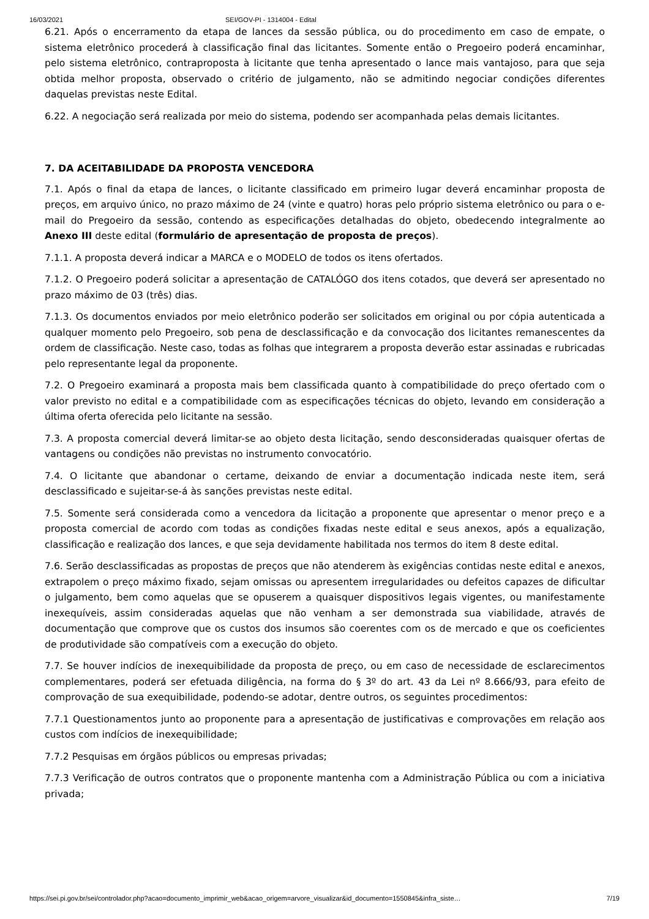16/03/2021 SEI/GOV-PI - 1314004 - Edital
6.21. Após o encerramento da etapa de lances da sessão pública, ou do procedimento em caso de empate, o sistema eletrônico procederá à classificação final das licitantes. Somente então o Pregoeiro poderá encaminhar, pelo sistema eletrônico, contraproposta à licitante que tenha apresentado o lance mais vantajoso, para que seja obtida melhor proposta, observado o critério de julgamento, não se admitindo negociar condições diferentes daquelas previstas neste Edital.
6.22. A negociação será realizada por meio do sistema, podendo ser acompanhada pelas demais licitantes.
7. DA ACEITABILIDADE DA PROPOSTA VENCEDORA
7.1. Após o final da etapa de lances, o licitante classificado em primeiro lugar deverá encaminhar proposta de preços, em arquivo único, no prazo máximo de 24 (vinte e quatro) horas pelo próprio sistema eletrônico ou para o e-mail do Pregoeiro da sessão, contendo as especificações detalhadas do objeto, obedecendo integralmente ao Anexo III deste edital (formulário de apresentação de proposta de preços).
7.1.1. A proposta deverá indicar a MARCA e o MODELO de todos os itens ofertados.
7.1.2. O Pregoeiro poderá solicitar a apresentação de CATALÓGO dos itens cotados, que deverá ser apresentado no prazo máximo de 03 (três) dias.
7.1.3. Os documentos enviados por meio eletrônico poderão ser solicitados em original ou por cópia autenticada a qualquer momento pelo Pregoeiro, sob pena de desclassificação e da convocação dos licitantes remanescentes da ordem de classificação. Neste caso, todas as folhas que integrarem a proposta deverão estar assinadas e rubricadas pelo representante legal da proponente.
7.2. O Pregoeiro examinará a proposta mais bem classificada quanto à compatibilidade do preço ofertado com o valor previsto no edital e a compatibilidade com as especificações técnicas do objeto, levando em consideração a última oferta oferecida pelo licitante na sessão.
7.3. A proposta comercial deverá limitar-se ao objeto desta licitação, sendo desconsideradas quaisquer ofertas de vantagens ou condições não previstas no instrumento convocatório.
7.4. O licitante que abandonar o certame, deixando de enviar a documentação indicada neste item, será desclassificado e sujeitar-se-á às sanções previstas neste edital.
7.5. Somente será considerada como a vencedora da licitação a proponente que apresentar o menor preço e a proposta comercial de acordo com todas as condições fixadas neste edital e seus anexos, após a equalização, classificação e realização dos lances, e que seja devidamente habilitada nos termos do item 8 deste edital.
7.6. Serão desclassificadas as propostas de preços que não atenderem às exigências contidas neste edital e anexos, extrapolem o preço máximo fixado, sejam omissas ou apresentem irregularidades ou defeitos capazes de dificultar o julgamento, bem como aquelas que se opuserem a quaisquer dispositivos legais vigentes, ou manifestamente inexequíveis, assim consideradas aquelas que não venham a ser demonstrada sua viabilidade, através de documentação que comprove que os custos dos insumos são coerentes com os de mercado e que os coeficientes de produtividade são compatíveis com a execução do objeto.
7.7. Se houver indícios de inexequibilidade da proposta de preço, ou em caso de necessidade de esclarecimentos complementares, poderá ser efetuada diligência, na forma do § 3º do art. 43 da Lei nº 8.666/93, para efeito de comprovação de sua exequibilidade, podendo-se adotar, dentre outros, os seguintes procedimentos:
7.7.1 Questionamentos junto ao proponente para a apresentação de justificativas e comprovações em relação aos custos com indícios de inexequibilidade;
7.7.2 Pesquisas em órgãos públicos ou empresas privadas;
7.7.3 Verificação de outros contratos que o proponente mantenha com a Administração Pública ou com a iniciativa privada;
https://sei.pi.gov.br/sei/controlador.php?acao=documento_imprimir_web&acao_origem=arvore_visualizar&id_documento=1550845&infra_siste… 7/19